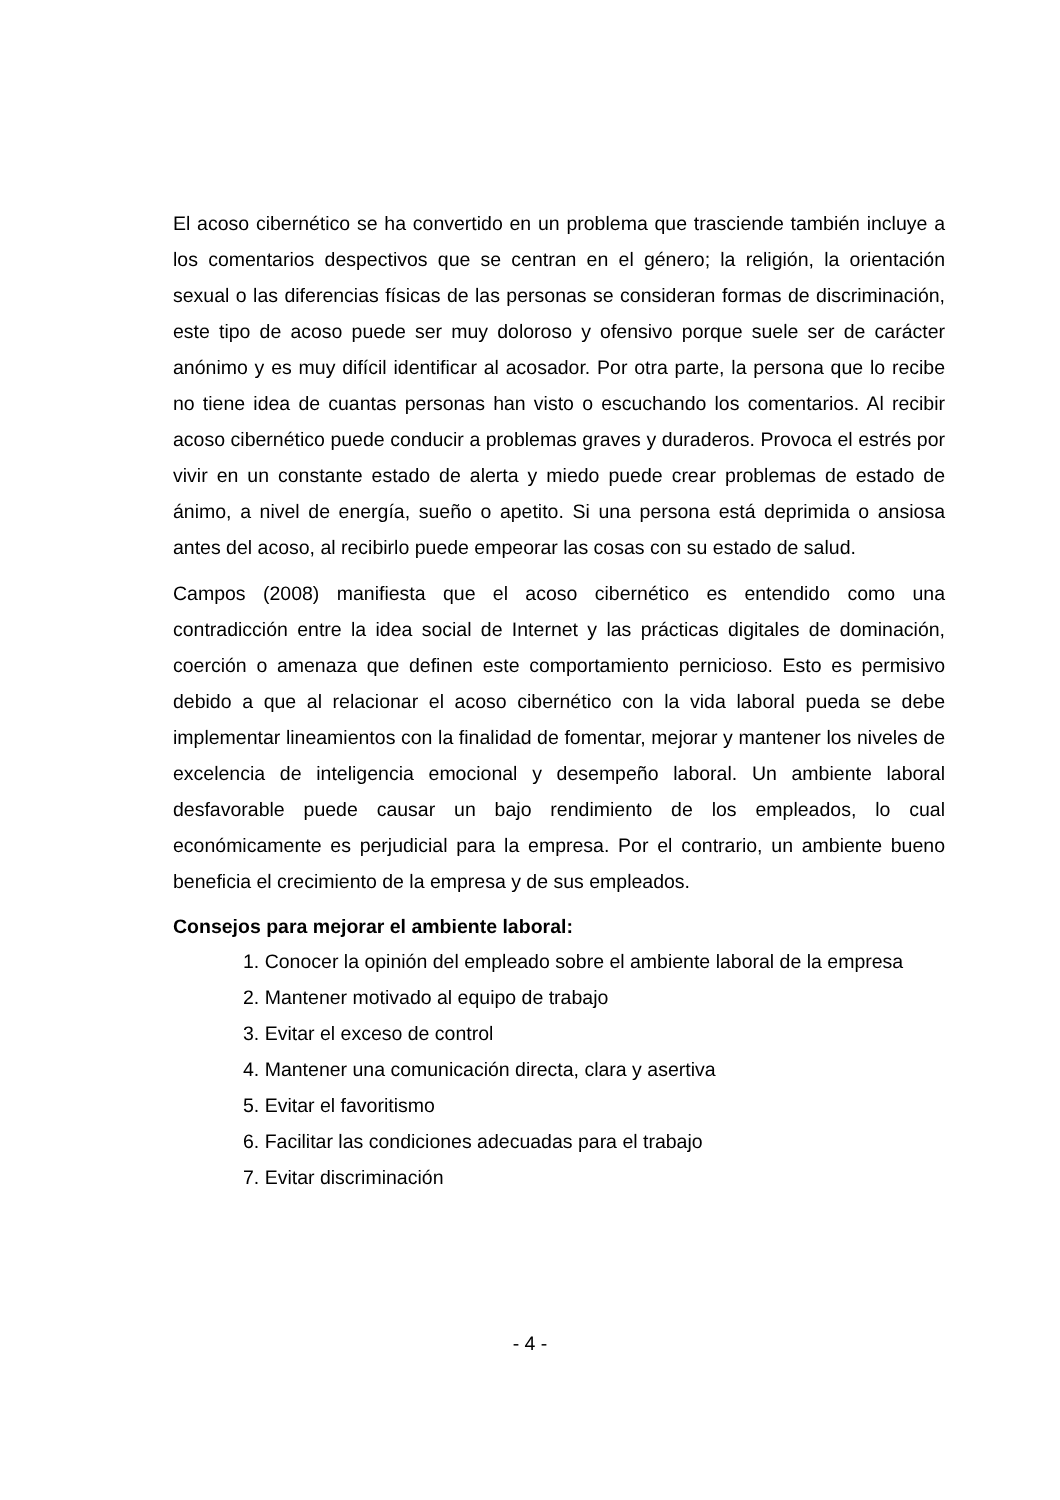El acoso cibernético se ha convertido en un problema que trasciende también incluye a los comentarios despectivos que se centran en el género; la religión, la orientación sexual o las diferencias físicas de las personas se consideran formas de discriminación, este tipo de acoso puede ser muy doloroso y ofensivo porque suele ser de carácter anónimo y es muy difícil identificar al acosador. Por otra parte, la persona que lo recibe no tiene idea de cuantas personas han visto o escuchando los comentarios. Al recibir acoso cibernético puede conducir a problemas graves y duraderos. Provoca el estrés por vivir en un constante estado de alerta y miedo puede crear problemas de estado de ánimo, a nivel de energía, sueño o apetito. Si una persona está deprimida o ansiosa antes del acoso, al recibirlo puede empeorar las cosas con su estado de salud.
Campos (2008) manifiesta que el acoso cibernético es entendido como una contradicción entre la idea social de Internet y las prácticas digitales de dominación, coerción o amenaza que definen este comportamiento pernicioso. Esto es permisivo debido a que al relacionar el acoso cibernético con la vida laboral pueda se debe implementar lineamientos con la finalidad de fomentar, mejorar y mantener los niveles de excelencia de inteligencia emocional y desempeño laboral. Un ambiente laboral desfavorable puede causar un bajo rendimiento de los empleados, lo cual económicamente es perjudicial para la empresa. Por el contrario, un ambiente bueno beneficia el crecimiento de la empresa y de sus empleados.
Consejos para mejorar el ambiente laboral:
1. Conocer la opinión del empleado sobre el ambiente laboral de la empresa
2. Mantener motivado al equipo de trabajo
3. Evitar el exceso de control
4. Mantener una comunicación directa, clara y asertiva
5. Evitar el favoritismo
6. Facilitar las condiciones adecuadas para el trabajo
7. Evitar discriminación
- 4 -